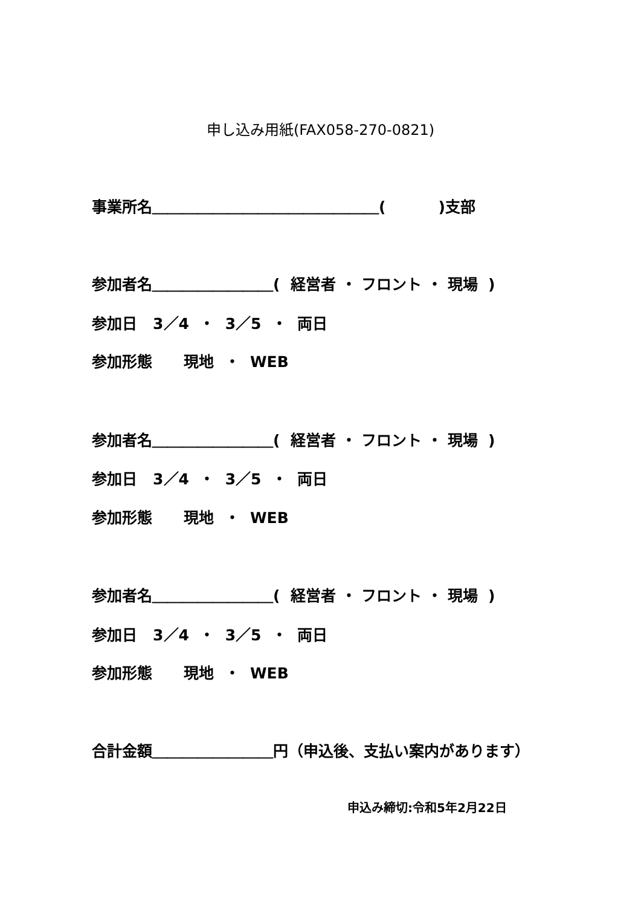申し込み用紙(FAX058-270-0821)
事業所名＿＿＿＿＿＿＿＿＿＿＿＿＿＿＿( )支部
参加者名＿＿＿＿＿＿＿＿( 経営者 ・ フロント ・ 現場 )
参加日 3／4 ・ 3／5 ・ 両日
参加形態 現地 ・ WEB
参加者名＿＿＿＿＿＿＿＿( 経営者 ・ フロント ・ 現場 )
参加日 3／4 ・ 3／5 ・ 両日
参加形態 現地 ・ WEB
参加者名＿＿＿＿＿＿＿＿( 経営者 ・ フロント ・ 現場 )
参加日 3／4 ・ 3／5 ・ 両日
参加形態 現地 ・ WEB
合計金額＿＿＿＿＿＿＿＿円（申込後、支払い案内があります）
申込み締切:令和5年2月22日